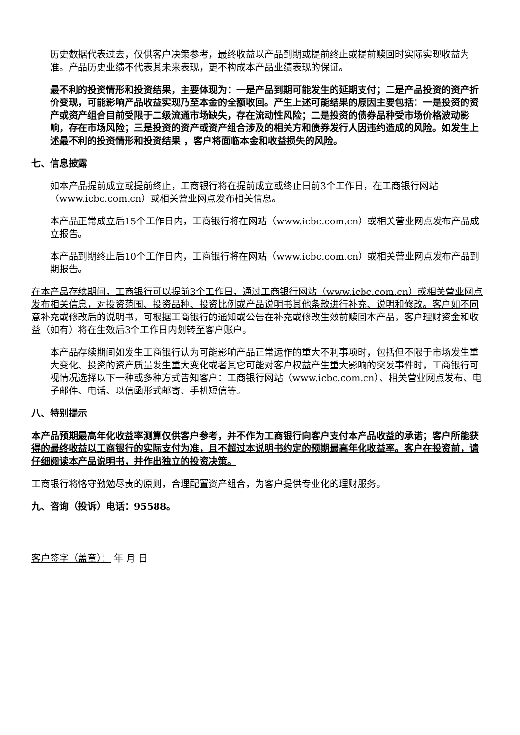历史数据代表过去，仅供客户决策参考，最终收益以产品到期或提前终止或提前赎回时实际实现收益为准。产品历史业绩不代表其未来表现，更不构成本产品业绩表现的保证。
最不利的投资情形和投资结果，主要体现为：一是产品到期可能发生的延期支付；二是产品投资的资产折价变现，可能影响产品收益实现乃至本金的全额收回。产生上述可能结果的原因主要包括：一是投资的资产或资产组合目前受限于二级流通市场缺失，存在流动性风险；二是投资的债券品种受市场价格波动影响，存在市场风险；三是投资的资产或资产组合涉及的相关方和债券发行人因违约造成的风险。如发生上述最不利的投资情形和投资结果 ，客户将面临本金和收益损失的风险。
七、信息披露
如本产品提前成立或提前终止，工商银行将在提前成立或终止日前3个工作日，在工商银行网站（www.icbc.com.cn）或相关营业网点发布相关信息。
本产品正常成立后15个工作日内，工商银行将在网站（www.icbc.com.cn）或相关营业网点发布产品成立报告。
本产品到期终止后10个工作日内，工商银行将在网站（www.icbc.com.cn）或相关营业网点发布产品到期报告。
在本产品存续期间，工商银行可以提前3个工作日，通过工商银行网站（www.icbc.com.cn）或相关营业网点发布相关信息，对投资范围、投资品种、投资比例或产品说明书其他条款进行补充、说明和修改。客户如不同意补充或修改后的说明书，可根据工商银行的通知或公告在补充或修改生效前赎回本产品，客户理财资金和收益（如有）将在生效后3个工作日内划转至客户账户。
本产品存续期间如发生工商银行认为可能影响产品正常运作的重大不利事项时，包括但不限于市场发生重大变化、投资的资产质量发生重大变化或者其它可能对客户权益产生重大影响的突发事件时，工商银行可视情况选择以下一种或多种方式告知客户：工商银行网站（www.icbc.com.cn）、相关营业网点发布、电子邮件、电话、以信函形式邮寄、手机短信等。
八、特别提示
本产品预期最高年化收益率测算仅供客户参考，并不作为工商银行向客户支付本产品收益的承诺；客户所能获得的最终收益以工商银行的实际支付为准，且不超过本说明书约定的预期最高年化收益率。客户在投资前，请仔细阅读本产品说明书，并作出独立的投资决策。
工商银行将恪守勤勉尽责的原则，合理配置资产组合，为客户提供专业化的理财服务。
九、咨询（投诉）电话：95588。
客户签字（盖章）： 年 月 日